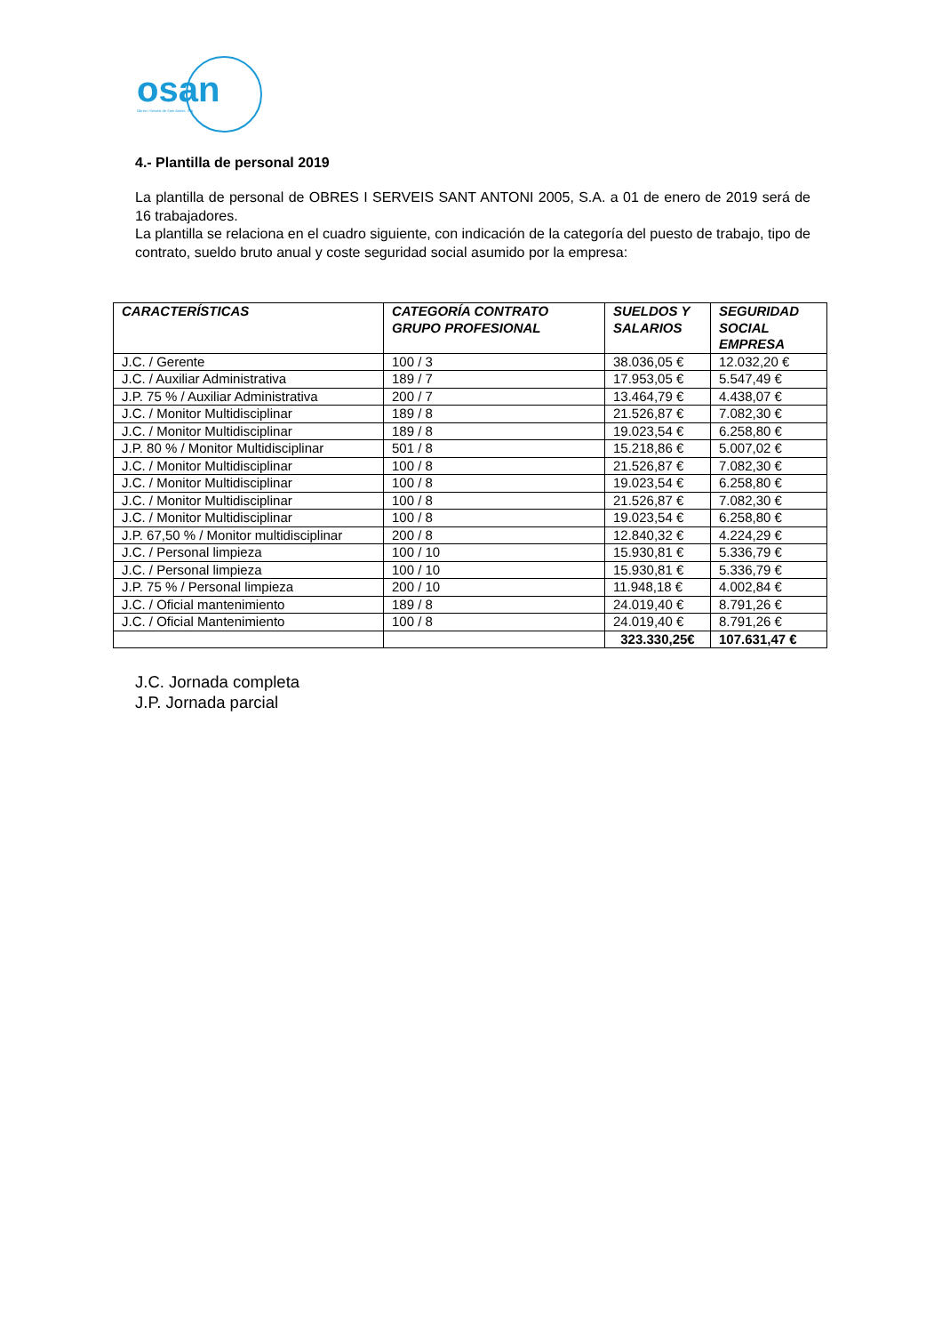osan
Obres i Serveis de Sant Antoni, S.A.
4.- Plantilla de personal 2019
La plantilla de personal de OBRES I SERVEIS SANT ANTONI 2005, S.A. a 01 de enero de 2019 será de 16 trabajadores.
La plantilla se relaciona en el cuadro siguiente, con indicación de la categoría del puesto de trabajo, tipo de contrato, sueldo bruto anual y coste seguridad social asumido por la empresa:
| CARACTERÍSTICAS | CATEGORÍA CONTRATO GRUPO PROFESIONAL | SUELDOS Y SALARIOS | SEGURIDAD SOCIAL EMPRESA |
| --- | --- | --- | --- |
| J.C. / Gerente | 100 / 3 | 38.036,05 € | 12.032,20 € |
| J.C. / Auxiliar Administrativa | 189 / 7 | 17.953,05 € | 5.547,49 € |
| J.P. 75 % / Auxiliar Administrativa | 200 / 7 | 13.464,79 € | 4.438,07 € |
| J.C. / Monitor Multidisciplinar | 189 / 8 | 21.526,87 € | 7.082,30 € |
| J.C. / Monitor Multidisciplinar | 189 / 8 | 19.023,54 € | 6.258,80 € |
| J.P. 80 % / Monitor Multidisciplinar | 501 / 8 | 15.218,86 € | 5.007,02 € |
| J.C. / Monitor Multidisciplinar | 100 / 8 | 21.526,87 € | 7.082,30 € |
| J.C. / Monitor Multidisciplinar | 100 / 8 | 19.023,54 € | 6.258,80 € |
| J.C. / Monitor Multidisciplinar | 100 / 8 | 21.526,87 € | 7.082,30 € |
| J.C. / Monitor Multidisciplinar | 100 / 8 | 19.023,54 € | 6.258,80 € |
| J.P. 67,50 % / Monitor multidisciplinar | 200 / 8 | 12.840,32 € | 4.224,29 € |
| J.C. / Personal limpieza | 100 / 10 | 15.930,81 € | 5.336,79 € |
| J.C. / Personal limpieza | 100 / 10 | 15.930,81 € | 5.336,79 € |
| J.P. 75 % / Personal limpieza | 200 / 10 | 11.948,18 € | 4.002,84 € |
| J.C. / Oficial mantenimiento | 189 / 8 | 24.019,40 € | 8.791,26 € |
| J.C. / Oficial Mantenimiento | 100 / 8 | 24.019,40 € | 8.791,26 € |
| | | 323.330,25€ | 107.631,47 € |
J.C. Jornada completa
J.P. Jornada parcial